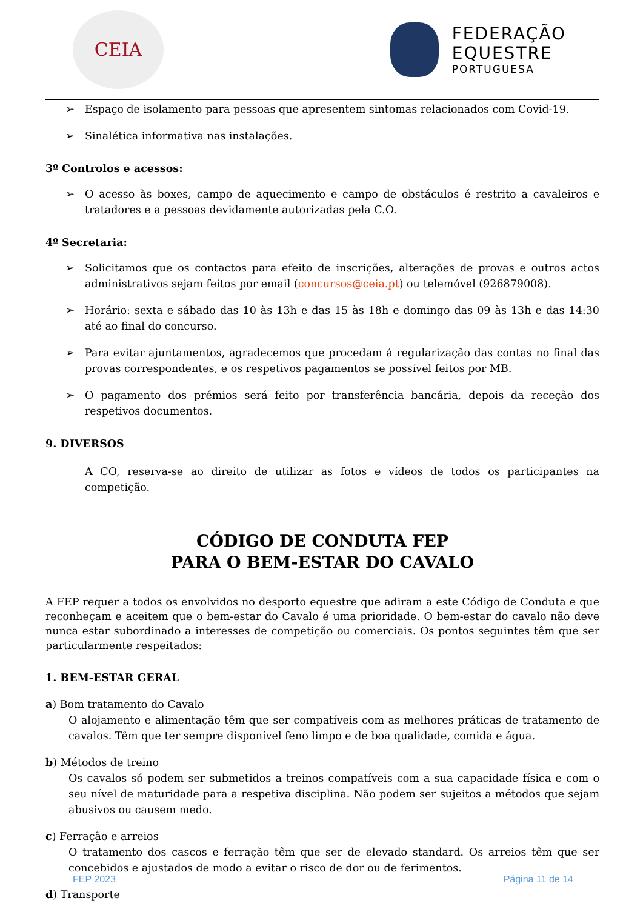CEIA
FEDERAÇÃO
EQUESTRE
PORTUGUESA
➢ Espaço de isolamento para pessoas que apresentem sintomas relacionados com Covid-19.
➢ Sinalética informativa nas instalações.
3º Controlos e acessos:
➢ O acesso às boxes, campo de aquecimento e campo de obstáculos é restrito a cavaleiros e tratadores e a pessoas devidamente autorizadas pela C.O.
4º Secretaria:
➢ Solicitamos que os contactos para efeito de inscrições, alterações de provas e outros actos administrativos sejam feitos por email (concursos@ceia.pt) ou telemóvel (926879008).
➢ Horário: sexta e sábado das 10 às 13h e das 15 às 18h e domingo das 09 às 13h e das 14:30 até ao final do concurso.
➢ Para evitar ajuntamentos, agradecemos que procedam á regularização das contas no final das provas correspondentes, e os respetivos pagamentos se possível feitos por MB.
➢ O pagamento dos prémios será feito por transferência bancária, depois da receção dos respetivos documentos.
9. DIVERSOS
A CO, reserva-se ao direito de utilizar as fotos e vídeos de todos os participantes na competição.
CÓDIGO DE CONDUTA FEP
PARA O BEM-ESTAR DO CAVALO
A FEP requer a todos os envolvidos no desporto equestre que adiram a este Código de Conduta e que reconheçam e aceitem que o bem-estar do Cavalo é uma prioridade. O bem-estar do cavalo não deve nunca estar subordinado a interesses de competição ou comerciais. Os pontos seguintes têm que ser particularmente respeitados:
1. BEM-ESTAR GERAL
a) Bom tratamento do Cavalo
O alojamento e alimentação têm que ser compatíveis com as melhores práticas de tratamento de cavalos. Têm que ter sempre disponível feno limpo e de boa qualidade, comida e água.
b) Métodos de treino
Os cavalos só podem ser submetidos a treinos compatíveis com a sua capacidade física e com o seu nível de maturidade para a respetiva disciplina. Não podem ser sujeitos a métodos que sejam abusivos ou causem medo.
c) Ferração e arreios
O tratamento dos cascos e ferração têm que ser de elevado standard. Os arreios têm que ser concebidos e ajustados de modo a evitar o risco de dor ou de ferimentos.
d) Transporte
FEP 2023 Página 11 de 14